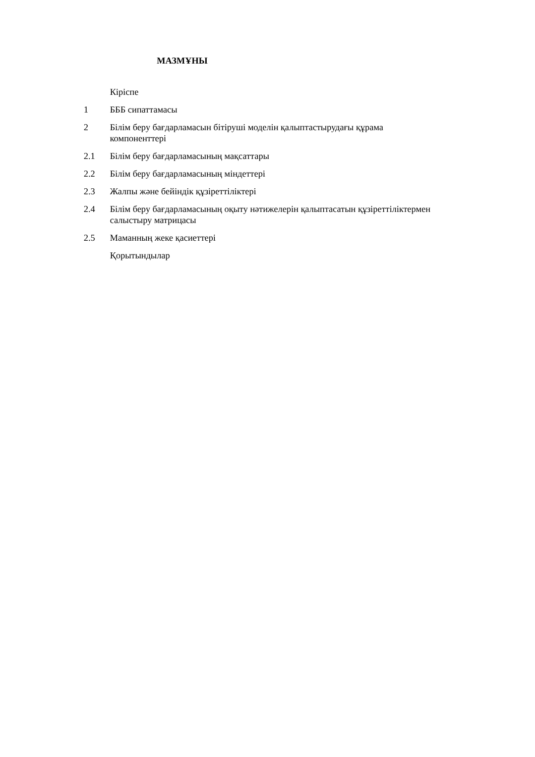МАЗМҰНЫ
| | Кіріспе |
| 1 | БББ сипаттамасы |
| 2 | Білім беру бағдарламасын бітіруші моделін қалыптастырудағы құрама компоненттері |
| 2.1 | Білім беру бағдарламасының мақсаттары |
| 2.2 | Білім беру бағдарламасының міндеттері |
| 2.3 | Жалпы және бейіндік құзіреттіліктері |
| 2.4 | Білім беру бағдарламасының оқыту нәтижелерін қалыптасатын құзіреттіліктермен салыстыру матрицасы |
| 2.5 | Маманның жеке қасиеттері |
| | Қорытындылар |